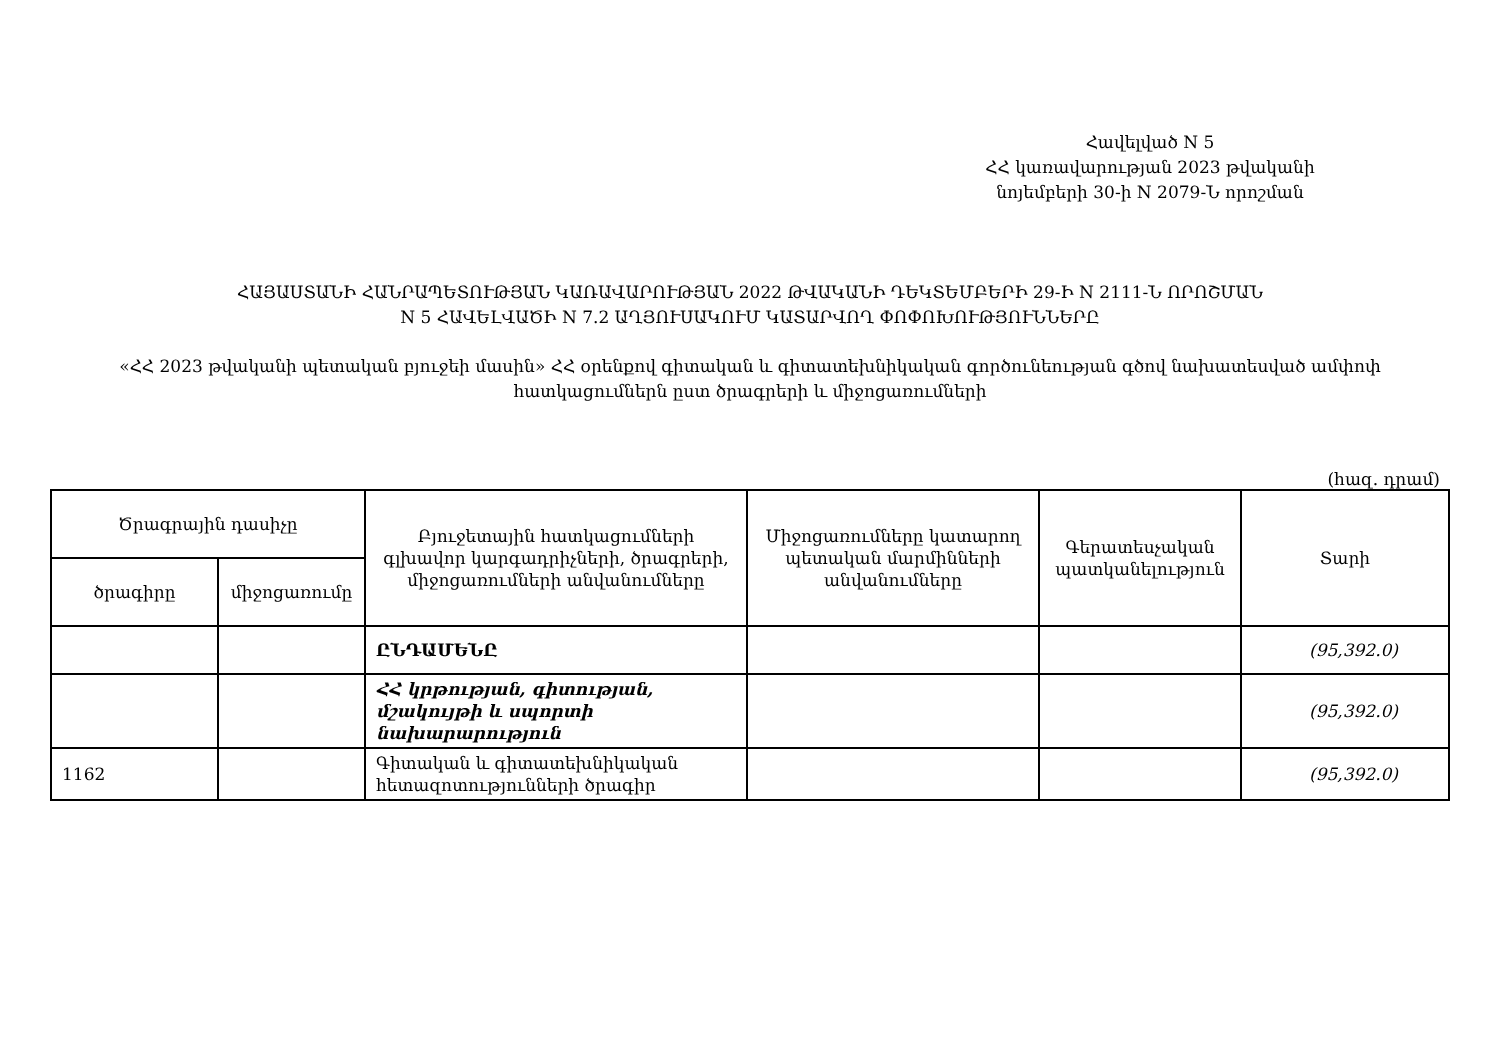Հավելված N 5
ՀՀ կառավարության 2023 թվականի
նոյեմբերի 30-ի N 2079-Ն որոշման
ՀԱՅԱՍՏԱՆԻ ՀԱՆՐԱՊԵՏՈՒԹՅԱՆ ԿԱՌԱՎԱՐՈՒԹՅԱՆ 2022 ԹՎԱԿԱՆԻ ԴԵԿՏԵՄԲԵՐԻ 29-Ի N 2111-Ն ՈՐՈՇՄԱՆ
N 5 ՀԱՎԵԼՎԱԾԻ N 7.2 ԱՂՅՈՒՍԱԿՈՒՄ ԿԱՏԱՐՎՈՂ ՓՈՓՈԽՈՒԹՅՈՒՆՆԵՐԸ
«ՀՀ 2023 թվականի պետական բյուջեի մասին» ՀՀ օրենքով գիտական և գիտատեխնիկական գործունեության գծով նախատեսված ամփոփ հատկացումներն ըստ ծրագրերի և միջոցառումների
(հազ. դրամ)
| Ծրագրային դասիչը | | Բյուջետային հատկացումների գլխավոր կարգադրիչների, ծրագրերի, միջոցառումների անվանումները | Միջոցառումները կատարող պետական մարմինների անվանումները | Գերատեսչական պատկանելություն | Տարի |
| --- | --- | --- | --- | --- | --- |
| ծրագիրը | միջոցառումը | | | | |
| | | ԸՆԴԱՄԵՆԸ | | | (95,392.0) |
| | | ՀՀ կրթության, գիտության, մշակույթի և սպորտի նախարարություն | | | (95,392.0) |
| 1162 | | Գիտական և գիտատեխնիկական հետազոտությունների ծրագիր | | | (95,392.0) |